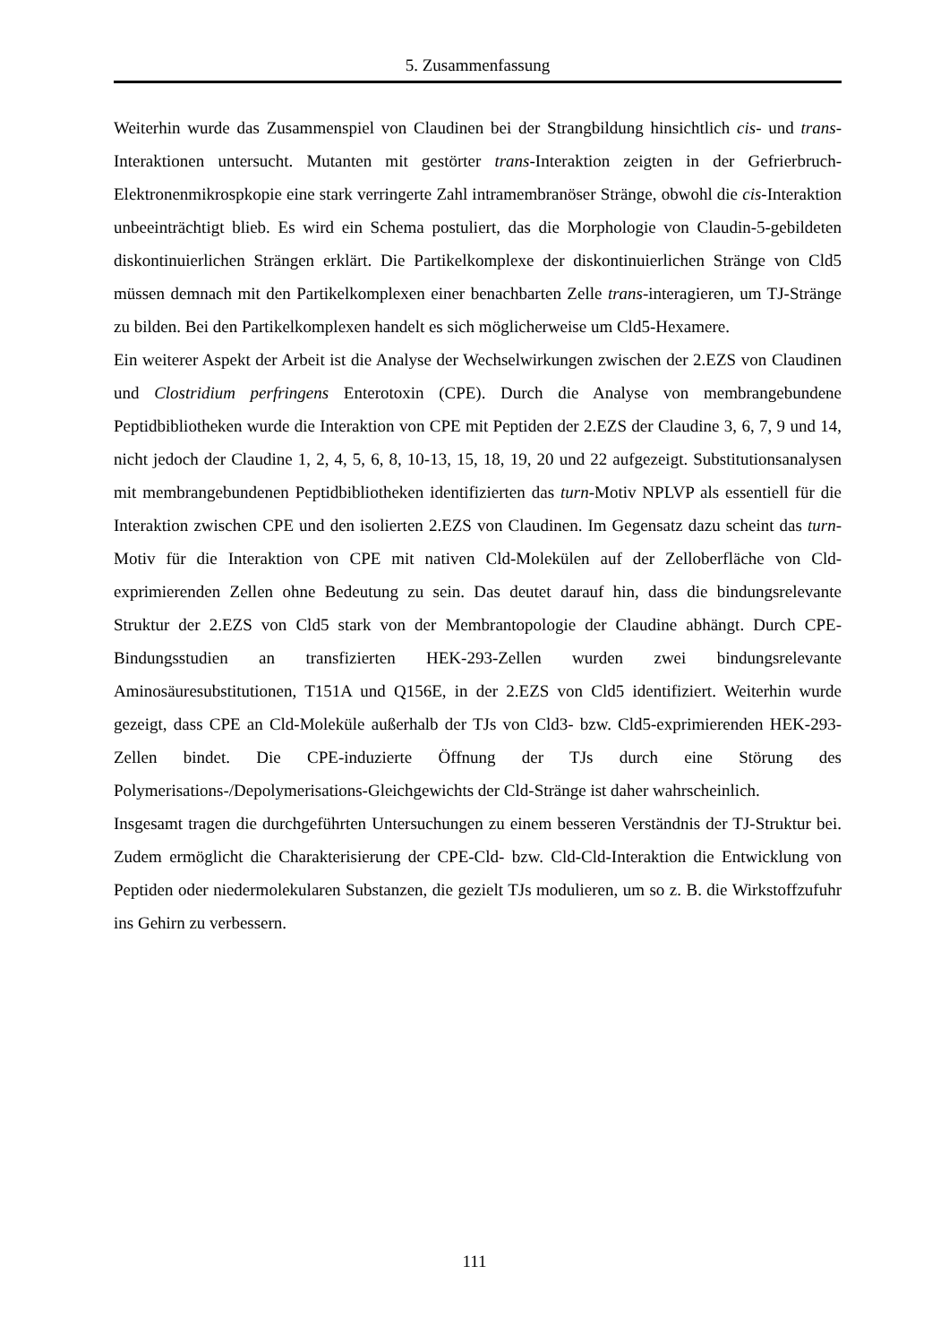5. Zusammenfassung
Weiterhin wurde das Zusammenspiel von Claudinen bei der Strangbildung hinsichtlich cis- und trans-Interaktionen untersucht. Mutanten mit gestörter trans-Interaktion zeigten in der Gefrierbruch-Elektronenmikrospkopie eine stark verringerte Zahl intramembranöser Stränge, obwohl die cis-Interaktion unbeeinträchtigt blieb. Es wird ein Schema postuliert, das die Morphologie von Claudin-5-gebildeten diskontinuierlichen Strängen erklärt. Die Partikelkomplexe der diskontinuierlichen Stränge von Cld5 müssen demnach mit den Partikelkomplexen einer benachbarten Zelle trans-interagieren, um TJ-Stränge zu bilden. Bei den Partikelkomplexen handelt es sich möglicherweise um Cld5-Hexamere.
Ein weiterer Aspekt der Arbeit ist die Analyse der Wechselwirkungen zwischen der 2.EZS von Claudinen und Clostridium perfringens Enterotoxin (CPE). Durch die Analyse von membrangebundene Peptidbibliotheken wurde die Interaktion von CPE mit Peptiden der 2.EZS der Claudine 3, 6, 7, 9 und 14, nicht jedoch der Claudine 1, 2, 4, 5, 6, 8, 10-13, 15, 18, 19, 20 und 22 aufgezeigt. Substitutionsanalysen mit membrangebundenen Peptidbibliotheken identifizierten das turn-Motiv NPLVP als essentiell für die Interaktion zwischen CPE und den isolierten 2.EZS von Claudinen. Im Gegensatz dazu scheint das turn-Motiv für die Interaktion von CPE mit nativen Cld-Molekülen auf der Zelloberfläche von Cld-exprimierenden Zellen ohne Bedeutung zu sein. Das deutet darauf hin, dass die bindungsrelevante Struktur der 2.EZS von Cld5 stark von der Membrantopologie der Claudine abhängt. Durch CPE-Bindungsstudien an transfizierten HEK-293-Zellen wurden zwei bindungsrelevante Aminosäuresubstitutionen, T151A und Q156E, in der 2.EZS von Cld5 identifiziert. Weiterhin wurde gezeigt, dass CPE an Cld-Moleküle außerhalb der TJs von Cld3- bzw. Cld5-exprimierenden HEK-293-Zellen bindet. Die CPE-induzierte Öffnung der TJs durch eine Störung des Polymerisations-/Depolymerisations-Gleichgewichts der Cld-Stränge ist daher wahrscheinlich.
Insgesamt tragen die durchgeführten Untersuchungen zu einem besseren Verständnis der TJ-Struktur bei. Zudem ermöglicht die Charakterisierung der CPE-Cld- bzw. Cld-Cld-Interaktion die Entwicklung von Peptiden oder niedermolekularen Substanzen, die gezielt TJs modulieren, um so z. B. die Wirkstoffzufuhr ins Gehirn zu verbessern.
111